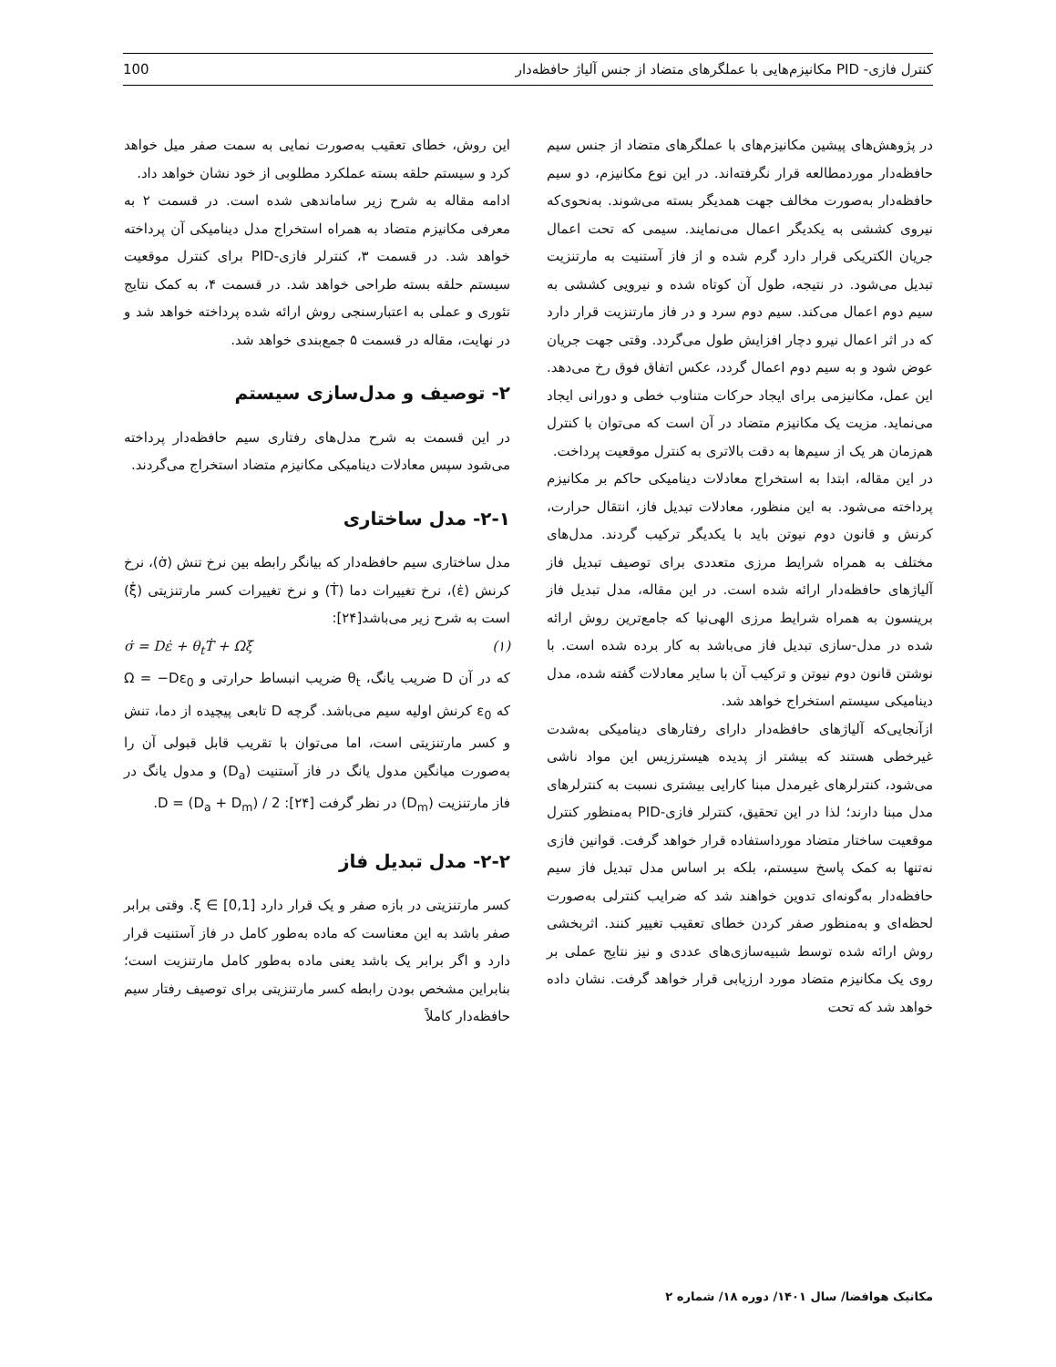کنترل فازی- PID مکانیزم‌هایی با عملگرهای متضاد از جنس آلیاژ حافظه‌دار 100
در پژوهش‌های پیشین مکانیزم‌های با عملگرهای متضاد از جنس سیم حافظه‌دار موردمطالعه قرار نگرفته‌اند. در این نوع مکانیزم، دو سیم حافظه‌دار به‌صورت مخالف جهت همدیگر بسته می‌شوند. به‌نحوی‌که نیروی کششی به یکدیگر اعمال می‌نمایند. سیمی که تحت اعمال جریان الکتریکی قرار دارد گرم شده و از فاز آستنیت به مارتنزیت تبدیل می‌شود. در نتیجه، طول آن کوتاه شده و نیرویی کششی به سیم دوم اعمال می‌کند. سیم دوم سرد و در فاز مارتنزیت قرار دارد که در اثر اعمال نیرو دچار افزایش طول می‌گردد. وقتی جهت جریان عوض شود و به سیم دوم اعمال گردد، عکس اتفاق فوق رخ می‌دهد. این عمل، مکانیزمی برای ایجاد حرکات متناوب خطی و دورانی ایجاد می‌نماید. مزیت یک مکانیزم متضاد در آن است که می‌توان با کنترل هم‌زمان هر یک از سیم‌ها به دقت بالاتری به کنترل موقعیت پرداخت.
در این مقاله، ابتدا به استخراج معادلات دینامیکی حاکم بر مکانیزم پرداخته می‌شود. به این منظور، معادلات تبدیل فاز، انتقال حرارت، کرنش و قانون دوم نیوتن باید با یکدیگر ترکیب گردند. مدل‌های مختلف به همراه شرایط مرزی متعددی برای توصیف تبدیل فاز آلیاژهای حافظه‌دار ارائه شده است. در این مقاله، مدل تبدیل فاز برینسون به همراه شرایط مرزی الهی‌نیا که جامع‌ترین روش ارائه شده در مدل-سازی تبدیل فاز می‌باشد به کار برده شده است. با نوشتن قانون دوم نیوتن و ترکیب آن با سایر معادلات گفته شده، مدل دینامیکی سیستم استخراج خواهد شد.
ازآنجایی‌که آلیاژهای حافظه‌دار دارای رفتارهای دینامیکی به‌شدت غیرخطی هستند که بیشتر از پدیده هیسترزیس این مواد ناشی می‌شود، کنترلرهای غیرمدل مبنا کارایی بیشتری نسبت به کنترلرهای مدل مبنا دارند؛ لذا در این تحقیق، کنترلر فازی-PID به‌منظور کنترل موقعیت ساختار متضاد مورداستفاده قرار خواهد گرفت. قوانین فازی نه‌تنها به کمک پاسخ سیستم، بلکه بر اساس مدل تبدیل فاز سیم حافظه‌دار به‌گونه‌ای تدوین خواهند شد که ضرایب کنترلی به‌صورت لحظه‌ای و به‌منظور صفر کردن خطای تعقیب تغییر کنند. اثربخشی روش ارائه شده توسط شبیه‌سازی‌های عددی و نیز نتایج عملی بر روی یک مکانیزم متضاد مورد ارزیابی قرار خواهد گرفت. نشان داده خواهد شد که تحت
این روش، خطای تعقیب به‌صورت نمایی به سمت صفر میل خواهد کرد و سیستم حلقه بسته عملکرد مطلوبی از خود نشان خواهد داد.
ادامه مقاله به شرح زیر ساماندهی شده است. در قسمت ۲ به معرفی مکانیزم متضاد به همراه استخراج مدل دینامیکی آن پرداخته خواهد شد. در قسمت ۳، کنترلر فازی-PID برای کنترل موقعیت سیستم حلقه بسته طراحی خواهد شد. در قسمت ۴، به کمک نتایج تئوری و عملی به اعتبارسنجی روش ارائه شده پرداخته خواهد شد و در نهایت، مقاله در قسمت ۵ جمع‌بندی خواهد شد.
۲- توصیف و مدل‌سازی سیستم
در این قسمت به شرح مدل‌های رفتاری سیم حافظه‌دار پرداخته می‌شود سپس معادلات دینامیکی مکانیزم متضاد استخراج می‌گردند.
۲-۱- مدل ساختاری
مدل ساختاری سیم حافظه‌دار که بیانگر رابطه بین نرخ تنش (σ̇)، نرخ کرنش (ε̇)، نرخ تغییرات دما (Ṫ) و نرخ تغییرات کسر مارتنزیتی (ξ̇) است به شرح زیر می‌باشد[۲۴]:
(۱) σ̇ = Dε̇ + θ<sub>t</sub>Ṫ + Ωξ̇
که در آن D ضریب یانگ، θ<sub>t</sub> ضریب انبساط حرارتی و Ω = −Dε<sub>0</sub> که ε<sub>0</sub> کرنش اولیه سیم می‌باشد. گرچه D تابعی پیچیده از دما، تنش و کسر مارتنزیتی است، اما می‌توان با تقریب قابل قبولی آن را به‌صورت میانگین مدول یانگ در فاز آستنیت (D<sub>a</sub>) و مدول یانگ در فاز مارتنزیت (D<sub>m</sub>) در نظر گرفت [۲۴]: D = (D<sub>a</sub> + D<sub>m</sub>) / 2.
۲-۲- مدل تبدیل فاز
کسر مارتنزیتی در بازه صفر و یک قرار دارد ξ ∈ [0,1]. وقتی برابر صفر باشد به این معناست که ماده به‌طور کامل در فاز آستنیت قرار دارد و اگر برابر یک باشد یعنی ماده به‌طور کامل مارتنزیت است؛ بنابراین مشخص بودن رابطه کسر مارتنزیتی برای توصیف رفتار سیم حافظه‌دار کاملاً
مکانیک هوافضا/ سال ۱۴۰۱/ دوره ۱۸/ شماره ۲